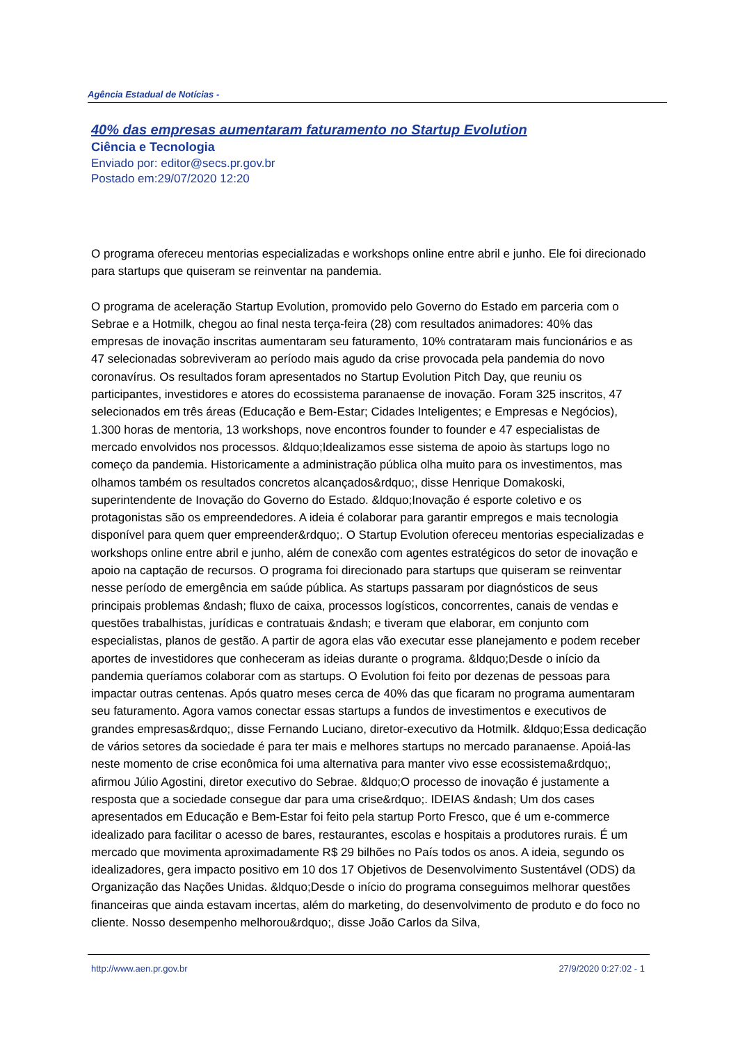Agência Estadual de Notícias -
40% das empresas aumentaram faturamento no Startup Evolution
Ciência e Tecnologia
Enviado por: editor@secs.pr.gov.br
Postado em:29/07/2020 12:20
O programa ofereceu mentorias especializadas e workshops online entre abril e junho. Ele foi direcionado para startups que quiseram se reinventar na pandemia.
O programa de aceleração Startup Evolution, promovido pelo Governo do Estado em parceria com o Sebrae e a Hotmilk, chegou ao final nesta terça-feira (28) com resultados animadores: 40% das empresas de inovação inscritas aumentaram seu faturamento, 10% contrataram mais funcionários e as 47 selecionadas sobreviveram ao período mais agudo da crise provocada pela pandemia do novo coronavírus. Os resultados foram apresentados no Startup Evolution Pitch Day, que reuniu os participantes, investidores e atores do ecossistema paranaense de inovação. Foram 325 inscritos, 47 selecionados em três áreas (Educação e Bem-Estar; Cidades Inteligentes; e Empresas e Negócios), 1.300 horas de mentoria, 13 workshops, nove encontros founder to founder e 47 especialistas de mercado envolvidos nos processos. &ldquo;Idealizamos esse sistema de apoio às startups logo no começo da pandemia. Historicamente a administração pública olha muito para os investimentos, mas olhamos também os resultados concretos alcançados&rdquo;, disse Henrique Domakoski, superintendente de Inovação do Governo do Estado. &ldquo;Inovação é esporte coletivo e os protagonistas são os empreendedores. A ideia é colaborar para garantir empregos e mais tecnologia disponível para quem quer empreender&rdquo;. O Startup Evolution ofereceu mentorias especializadas e workshops online entre abril e junho, além de conexão com agentes estratégicos do setor de inovação e apoio na captação de recursos. O programa foi direcionado para startups que quiseram se reinventar nesse período de emergência em saúde pública. As startups passaram por diagnósticos de seus principais problemas &ndash; fluxo de caixa, processos logísticos, concorrentes, canais de vendas e questões trabalhistas, jurídicas e contratuais &ndash; e tiveram que elaborar, em conjunto com especialistas, planos de gestão. A partir de agora elas vão executar esse planejamento e podem receber aportes de investidores que conheceram as ideias durante o programa. &ldquo;Desde o início da pandemia queríamos colaborar com as startups. O Evolution foi feito por dezenas de pessoas para impactar outras centenas. Após quatro meses cerca de 40% das que ficaram no programa aumentaram seu faturamento. Agora vamos conectar essas startups a fundos de investimentos e executivos de grandes empresas&rdquo;, disse Fernando Luciano, diretor-executivo da Hotmilk. &ldquo;Essa dedicação de vários setores da sociedade é para ter mais e melhores startups no mercado paranaense. Apoiá-las neste momento de crise econômica foi uma alternativa para manter vivo esse ecossistema&rdquo;, afirmou Júlio Agostini, diretor executivo do Sebrae. &ldquo;O processo de inovação é justamente a resposta que a sociedade consegue dar para uma crise&rdquo;. IDEIAS &ndash; Um dos cases apresentados em Educação e Bem-Estar foi feito pela startup Porto Fresco, que é um e-commerce idealizado para facilitar o acesso de bares, restaurantes, escolas e hospitais a produtores rurais. É um mercado que movimenta aproximadamente R$ 29 bilhões no País todos os anos. A ideia, segundo os idealizadores, gera impacto positivo em 10 dos 17 Objetivos de Desenvolvimento Sustentável (ODS) da Organização das Nações Unidas. &ldquo;Desde o início do programa conseguimos melhorar questões financeiras que ainda estavam incertas, além do marketing, do desenvolvimento de produto e do foco no cliente. Nosso desempenho melhorou&rdquo;, disse João Carlos da Silva,
http://www.aen.pr.gov.br 27/9/2020 0:27:02 - 1